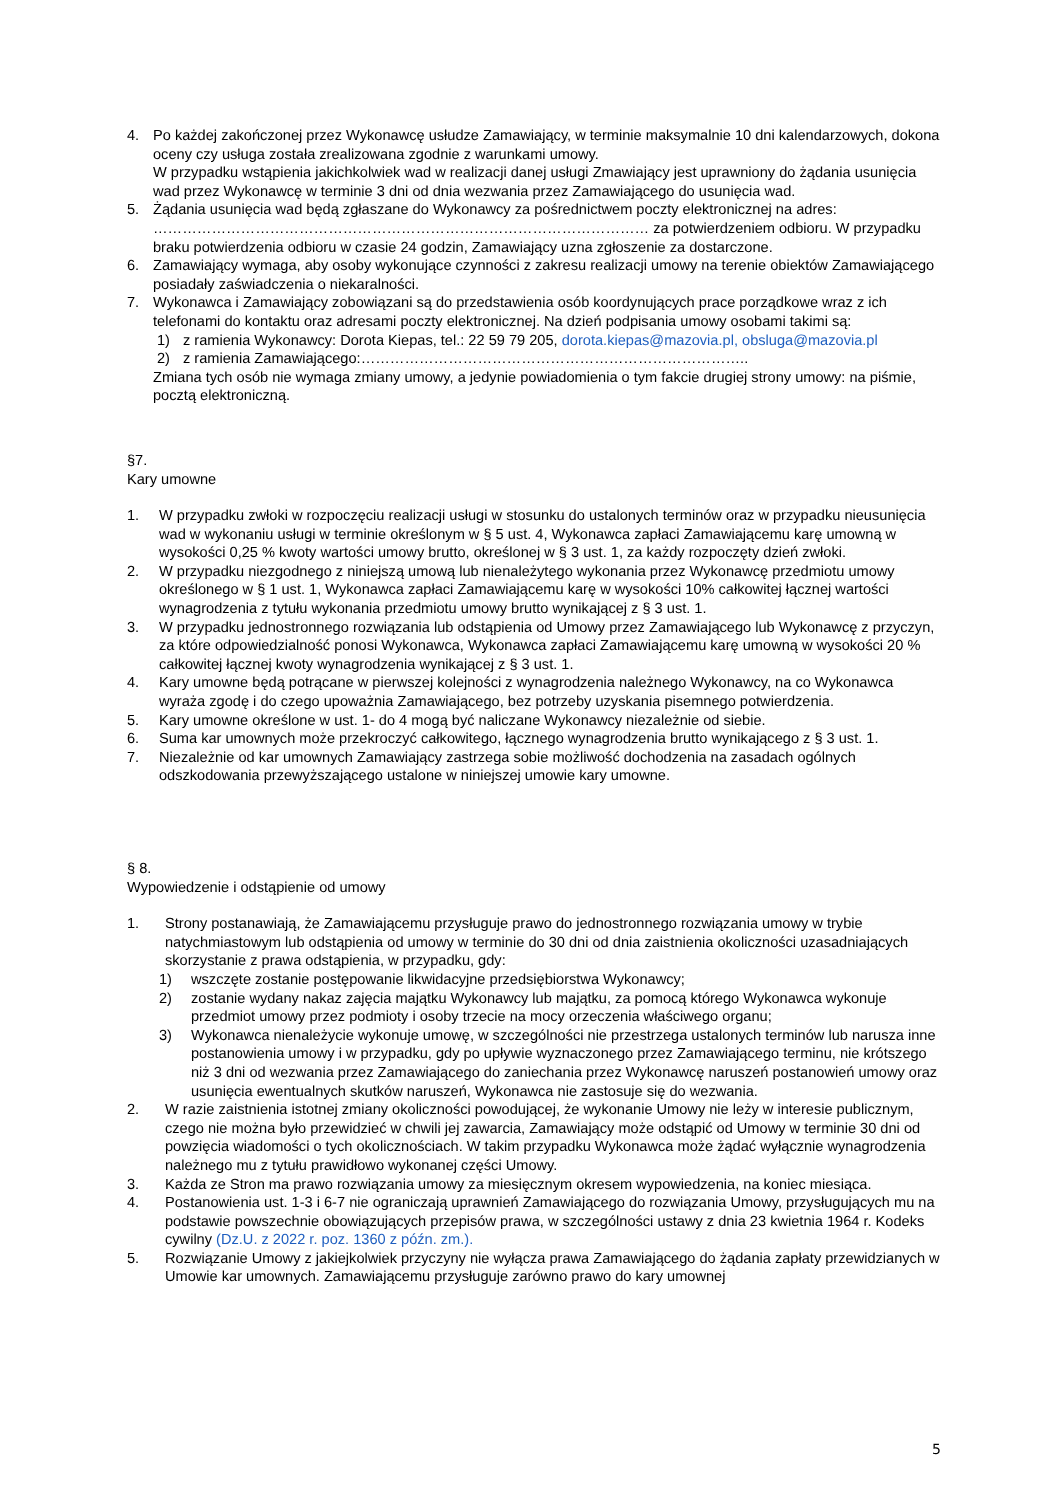4. Po każdej zakończonej przez Wykonawcę usłudze Zamawiający, w terminie maksymalnie 10 dni kalendarzowych, dokona oceny czy usługa została zrealizowana zgodnie z warunkami umowy.
W przypadku wstąpienia jakichkolwiek wad w realizacji danej usługi Zmawiający jest uprawniony do żądania usunięcia wad przez Wykonawcę w terminie 3 dni od dnia wezwania przez Zamawiającego do usunięcia wad.
5. Żądania usunięcia wad będą zgłaszane do Wykonawcy za pośrednictwem poczty elektronicznej na adres: ………………………………………………………………………………………… za potwierdzeniem odbioru. W przypadku braku potwierdzenia odbioru w czasie 24 godzin, Zamawiający uzna zgłoszenie za dostarczone.
6. Zamawiający wymaga, aby osoby wykonujące czynności z zakresu realizacji umowy na terenie obiektów Zamawiającego posiadały zaświadczenia o niekaralności.
7. Wykonawca i Zamawiający zobowiązani są do przedstawienia osób koordynujących prace porządkowe wraz z ich telefonami do kontaktu oraz adresami poczty elektronicznej. Na dzień podpisania umowy osobami takimi są:
1) z ramienia Wykonawcy: Dorota Kiepas, tel.: 22 59 79 205, dorota.kiepas@mazovia.pl, obsluga@mazovia.pl
2) z ramienia Zamawiającego:……………………………………………………………………..
Zmiana tych osób nie wymaga zmiany umowy, a jedynie powiadomienia o tym fakcie drugiej strony umowy: na piśmie, pocztą elektroniczną.
§7.
Kary umowne
1. W przypadku zwłoki w rozpoczęciu realizacji usługi w stosunku do ustalonych terminów oraz w przypadku nieusunięcia wad w wykonaniu usługi w terminie określonym w § 5 ust. 4, Wykonawca zapłaci Zamawiającemu karę umowną w wysokości 0,25 % kwoty wartości umowy brutto, określonej w § 3 ust. 1, za każdy rozpoczęty dzień zwłoki.
2. W przypadku niezgodnego z niniejszą umową lub nienależytego wykonania przez Wykonawcę przedmiotu umowy określonego w § 1 ust. 1, Wykonawca zapłaci Zamawiającemu karę w wysokości 10% całkowitej łącznej wartości wynagrodzenia z tytułu wykonania przedmiotu umowy brutto wynikającej z § 3 ust. 1.
3. W przypadku jednostronnego rozwiązania lub odstąpienia od Umowy przez Zamawiającego lub Wykonawcę z przyczyn, za które odpowiedzialność ponosi Wykonawca, Wykonawca zapłaci Zamawiającemu karę umowną w wysokości 20 % całkowitej łącznej kwoty wynagrodzenia wynikającej z § 3 ust. 1.
4. Kary umowne będą potrącane w pierwszej kolejności z wynagrodzenia należnego Wykonawcy, na co Wykonawca wyraża zgodę i do czego upoważnia Zamawiającego, bez potrzeby uzyskania pisemnego potwierdzenia.
5. Kary umowne określone w ust. 1- do 4 mogą być naliczane Wykonawcy niezależnie od siebie.
6. Suma kar umownych może przekroczyć całkowitego, łącznego wynagrodzenia brutto wynikającego z § 3 ust. 1.
7. Niezależnie od kar umownych Zamawiający zastrzega sobie możliwość dochodzenia na zasadach ogólnych odszkodowania przewyższającego ustalone w niniejszej umowie kary umowne.
§ 8.
Wypowiedzenie i odstąpienie od umowy
1. Strony postanawiają, że Zamawiającemu przysługuje prawo do jednostronnego rozwiązania umowy w trybie natychmiastowym lub odstąpienia od umowy w terminie do 30 dni od dnia zaistnienia okoliczności uzasadniających skorzystanie z prawa odstąpienia, w przypadku, gdy:
1) wszczęte zostanie postępowanie likwidacyjne przedsiębiorstwa Wykonawcy;
2) zostanie wydany nakaz zajęcia majątku Wykonawcy lub majątku, za pomocą którego Wykonawca wykonuje przedmiot umowy przez podmioty i osoby trzecie na mocy orzeczenia właściwego organu;
3) Wykonawca nienależycie wykonuje umowę, w szczególności nie przestrzega ustalonych terminów lub narusza inne postanowienia umowy i w przypadku, gdy po upływie wyznaczonego przez Zamawiającego terminu, nie krótszego niż 3 dni od wezwania przez Zamawiającego do zaniechania przez Wykonawcę naruszeń postanowień umowy oraz usunięcia ewentualnych skutków naruszeń, Wykonawca nie zastosuje się do wezwania.
2. W razie zaistnienia istotnej zmiany okoliczności powodującej, że wykonanie Umowy nie leży w interesie publicznym, czego nie można było przewidzieć w chwili jej zawarcia, Zamawiający może odstąpić od Umowy w terminie 30 dni od powzięcia wiadomości o tych okolicznościach. W takim przypadku Wykonawca może żądać wyłącznie wynagrodzenia należnego mu z tytułu prawidłowo wykonanej części Umowy.
3. Każda ze Stron ma prawo rozwiązania umowy za miesięcznym okresem wypowiedzenia, na koniec miesiąca.
4. Postanowienia ust. 1-3 i 6-7 nie ograniczają uprawnień Zamawiającego do rozwiązania Umowy, przysługujących mu na podstawie powszechnie obowiązujących przepisów prawa, w szczególności ustawy z dnia 23 kwietnia 1964 r. Kodeks cywilny (Dz.U. z 2022 r. poz. 1360 z późn. zm.).
5. Rozwiązanie Umowy z jakiejkolwiek przyczyny nie wyłącza prawa Zamawiającego do żądania zapłaty przewidzianych w Umowie kar umownych. Zamawiającemu przysługuje zarówno prawo do kary umownej
5